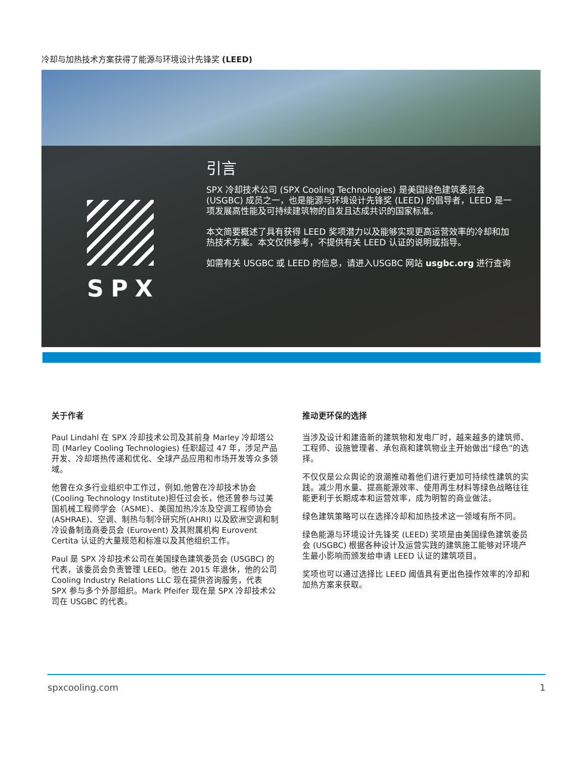冷却与加热技术方案获得了能源与环境设计先锋奖 (LEED)
SPX
引言
SPX 冷却技术公司 (SPX Cooling Technologies) 是美国绿色建筑委员会 (USGBC) 成员之一，也是能源与环境设计先锋奖 (LEED) 的倡导者，LEED 是一项发展高性能及可持续建筑物的自发且达成共识的国家标准。
本文简要概述了具有获得 LEED 奖项潜力以及能够实现更高运营效率的冷却和加热技术方案。本文仅供参考，不提供有关 LEED 认证的说明或指导。
如需有关 USGBC 或 LEED 的信息，请进入USGBC 网站 usgbc.org 进行查询
关于作者
Paul Lindahl 在 SPX 冷却技术公司及其前身 Marley 冷却塔公司 (Marley Cooling Technologies) 任职超过 47 年，涉足产品开发、冷却塔热传递和优化、全球产品应用和市场开发等众多领域。
他曾在众多行业组织中工作过，例如,他曾在冷却技术协会 (Cooling Technology Institute)担任过会长，他还曾参与过美国机械工程师学会（ASME）、美国加热冷冻及空调工程师协会 (ASHRAE)、空调、制热与制冷研究所(AHRI) 以及欧洲空调和制冷设备制造商委员会 (Eurovent) 及其附属机构 Eurovent Certita 认证的大量规范和标准以及其他组织工作。
Paul 是 SPX 冷却技术公司在美国绿色建筑委员会 (USGBC) 的代表，该委员会负责管理 LEED。他在 2015 年退休，他的公司 Cooling Industry Relations LLC 现在提供咨询服务，代表 SPX 参与多个外部组织。Mark Pfeifer 现在是 SPX 冷却技术公司在 USGBC 的代表。
推动更环保的选择
当涉及设计和建造新的建筑物和发电厂时，越来越多的建筑师、工程师、设施管理者、承包商和建筑物业主开始做出“绿色”的选择。
不仅仅是公众舆论的浪潮推动着他们进行更加可持续性建筑的实践。减少用水量、提高能源效率、使用再生材料等绿色战略往往能更利于长期成本和运营效率，成为明智的商业做法。
绿色建筑策略可以在选择冷却和加热技术这一领域有所不同。
绿色能源与环境设计先锋奖 (LEED) 奖项是由美国绿色建筑委员会 (USGBC) 根据各种设计及运营实践的建筑施工能够对环境产生最小影响而颁发给申请 LEED 认证的建筑项目。
奖项也可以通过选择比 LEED 阈值具有更出色操作效率的冷却和加热方案来获取。
spxcooling.com 1